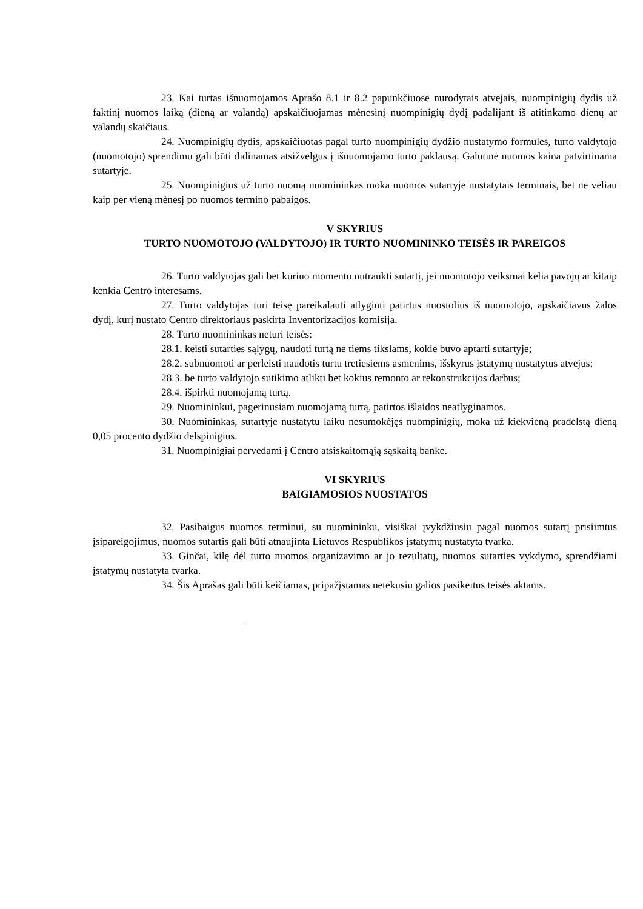23. Kai turtas išnuomojamos Aprašo 8.1 ir 8.2 papunkčiuose nurodytais atvejais, nuompinigių dydis už faktinį nuomos laiką (dieną ar valandą) apskaičiuojamas mėnesinį nuompinigių dydį padalijant iš atitinkamo dienų ar valandų skaičiaus.
24. Nuompinigių dydis, apskaičiuotas pagal turto nuompinigių dydžio nustatymo formules, turto valdytojo (nuomotojo) sprendimu gali būti didinamas atsižvelgus į išnuomojamo turto paklausą. Galutinė nuomos kaina patvirtinama sutartyje.
25. Nuompinigius už turto nuomą nuomininkas moka nuomos sutartyje nustatytais terminais, bet ne vėliau kaip per vieną mėnesį po nuomos termino pabaigos.
V SKYRIUS
TURTO NUOMOTOJO (VALDYTOJO) IR TURTO NUOMININKO TEISĖS IR PAREIGOS
26. Turto valdytojas gali bet kuriuo momentu nutraukti sutartį, jei nuomotojo veiksmai kelia pavojų ar kitaip kenkia Centro interesams.
27. Turto valdytojas turi teisę pareikalauti atlyginti patirtus nuostolius iš nuomotojo, apskaičiavus žalos dydį, kurį nustato Centro direktoriaus paskirta Inventorizacijos komisija.
28. Turto nuomininkas neturi teisės:
28.1. keisti sutarties sąlygų, naudoti turtą ne tiems tikslams, kokie buvo aptarti sutartyje;
28.2. subnuomoti ar perleisti naudotis turtu tretiesiems asmenims, išskyrus įstatymų nustatytus atvejus;
28.3. be turto valdytojo sutikimo atlikti bet kokius remonto ar rekonstrukcijos darbus;
28.4. išpirkti nuomojamą turtą.
29. Nuomininkui, pagerinusiam nuomojamą turtą, patirtos išlaidos neatlyginamos.
30. Nuomininkas, sutartyje nustatytu laiku nesumokėjęs nuompinigių, moka už kiekvieną pradelstą dieną 0,05 procento dydžio delspinigius.
31. Nuompinigiai pervedami į Centro atsiskaitomąją sąskaitą banke.
VI SKYRIUS
BAIGIAMOSIOS NUOSTATOS
32. Pasibaigus nuomos terminui, su nuomininku, visiškai įvykdžiusiu pagal nuomos sutartį prisiimtus įsipareigojimus, nuomos sutartis gali būti atnaujinta Lietuvos Respublikos įstatymų nustatyta tvarka.
33. Ginčai, kilę dėl turto nuomos organizavimo ar jo rezultatų, nuomos sutarties vykdymo, sprendžiami įstatymų nustatyta tvarka.
34. Šis Aprašas gali būti keičiamas, pripažįstamas netekusiu galios pasikeitus teisės aktams.